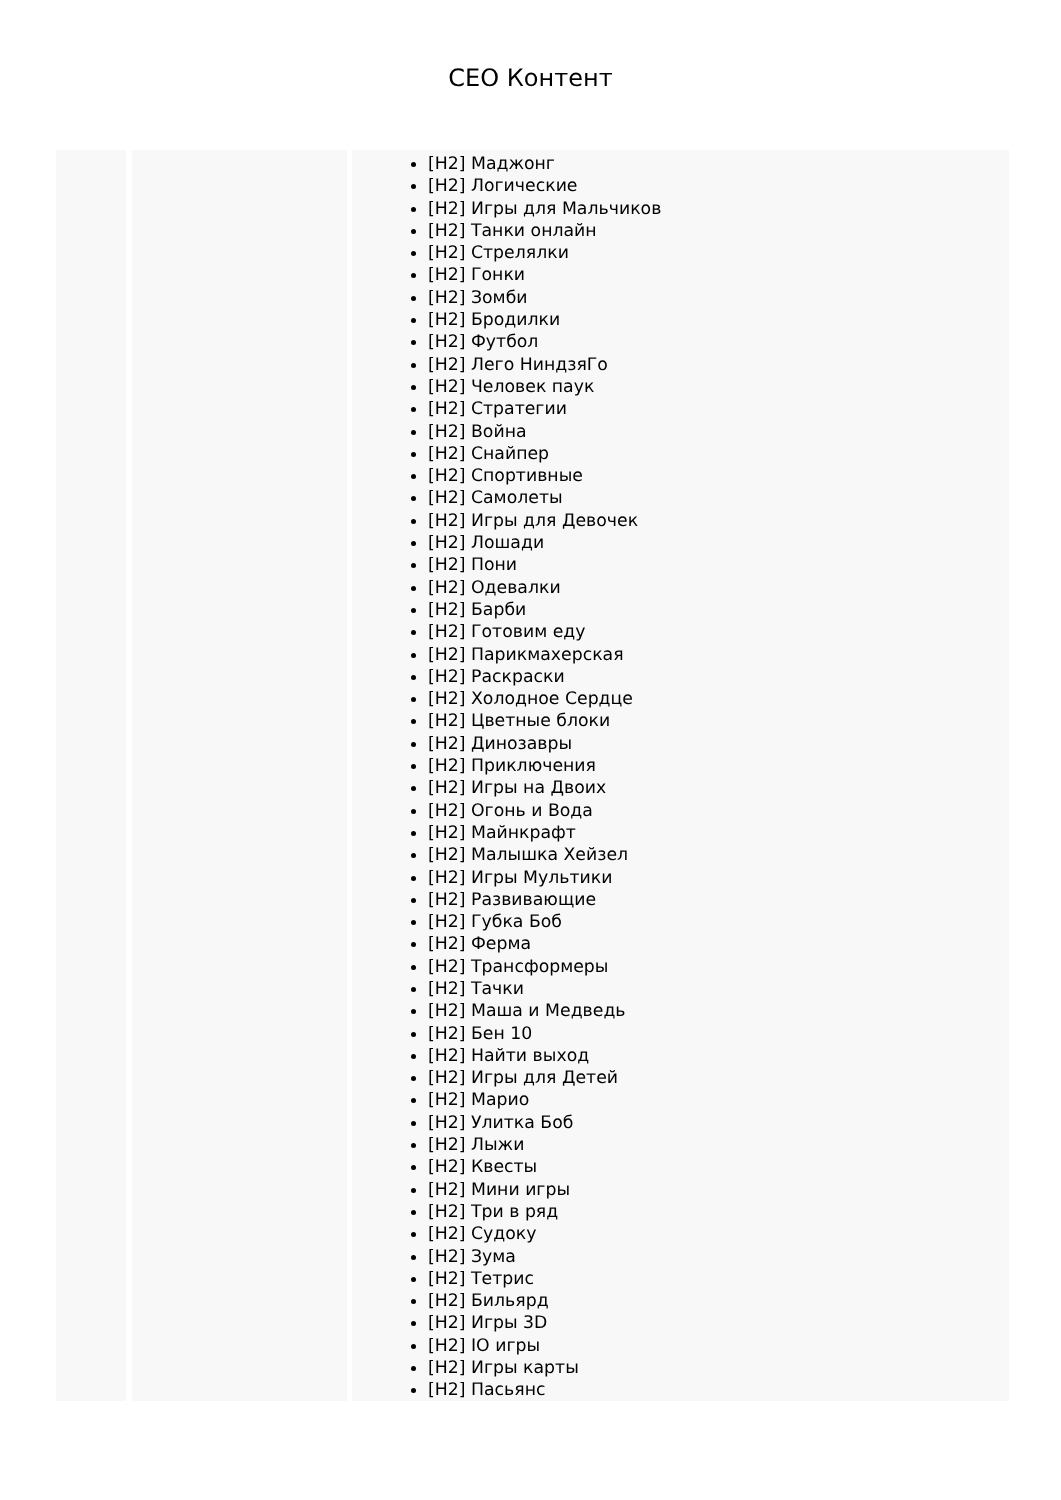CEO Контент
[H2] Маджонг
[H2] Логические
[H2] Игры для Мальчиков
[H2] Танки онлайн
[H2] Стрелялки
[H2] Гонки
[H2] Зомби
[H2] Бродилки
[H2] Футбол
[H2] Лего НиндзяГо
[H2] Человек паук
[H2] Стратегии
[H2] Война
[H2] Снайпер
[H2] Спортивные
[H2] Самолеты
[H2] Игры для Девочек
[H2] Лошади
[H2] Пони
[H2] Одевалки
[H2] Барби
[H2] Готовим еду
[H2] Парикмахерская
[H2] Раскраски
[H2] Холодное Сердце
[H2] Цветные блоки
[H2] Динозавры
[H2] Приключения
[H2] Игры на Двоих
[H2] Огонь и Вода
[H2] Майнкрафт
[H2] Малышка Хейзел
[H2] Игры Мультики
[H2] Развивающие
[H2] Губка Боб
[H2] Ферма
[H2] Трансформеры
[H2] Тачки
[H2] Маша и Медведь
[H2] Бен 10
[H2] Найти выход
[H2] Игры для Детей
[H2] Марио
[H2] Улитка Боб
[H2] Лыжи
[H2] Квесты
[H2] Мини игры
[H2] Три в ряд
[H2] Судоку
[H2] Зума
[H2] Тетрис
[H2] Бильярд
[H2] Игры 3D
[H2] IO игры
[H2] Игры карты
[H2] Пасьянс